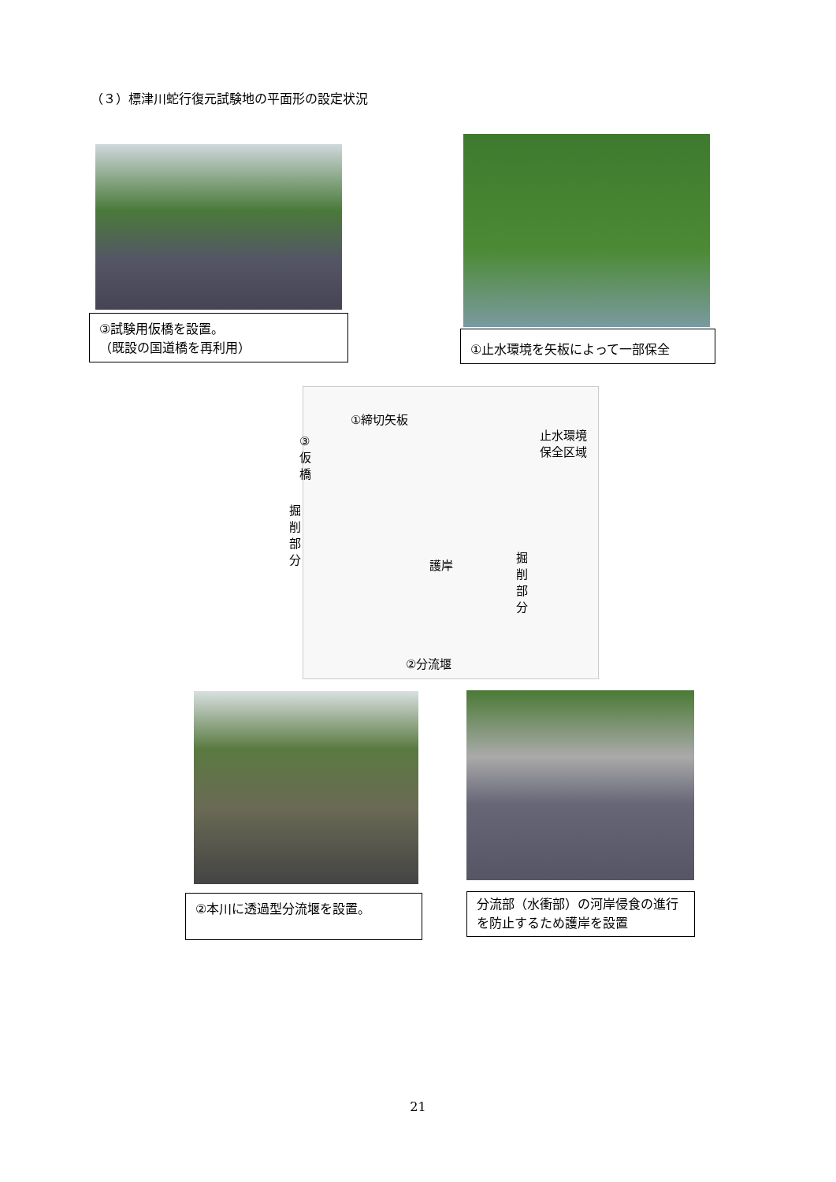（３）標津川蛇行復元試験地の平面形の設定状況
③試験用仮橋を設置。
（既設の国道橋を再利用）
①止水環境を矢板によって一部保全
①締切矢板
止水環境
保全区域
③ 仮 橋
掘 削 部 分
護岸
掘 削 部 分
②分流堰
②本川に透過型分流堰を設置。
分流部（水衝部）の河岸侵食の進行を防止するため護岸を設置
21